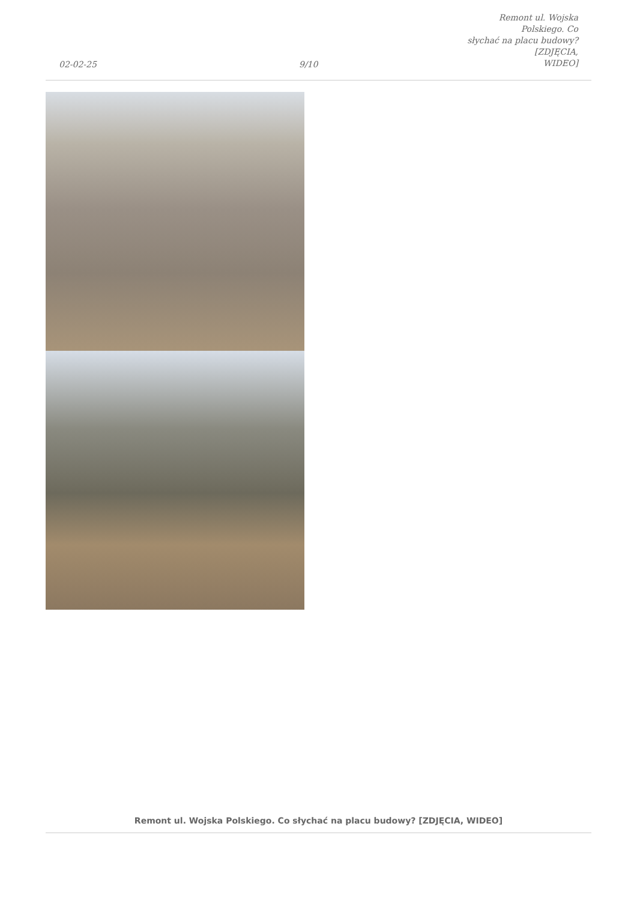02-02-25
9/10
Remont ul. Wojska Polskiego. Co
słychać na placu budowy? [ZDJĘCIA,
WIDEO]
Remont ul. Wojska Polskiego. Co słychać na placu budowy? [ZDJĘCIA, WIDEO]